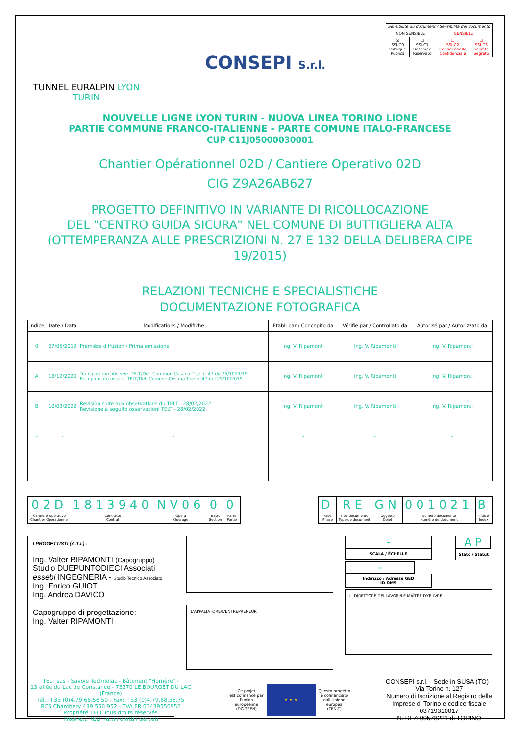TUNNEL EURALPIN LYON TURIN
CONSEPI S.r.l.
| Sensibilité du document / Sensibilità del documento | | | |
| NON SENSIBLE | | SENSIBLE | |
| ☒ SSI-C0 Publique Publica | ☐ SSI-C1 Reservée Riservato | ☐ SSI-C2 Confidentielle Confidenziale | ☐ SSI-C3 Secrète Segreto |
NOUVELLE LIGNE LYON TURIN - NUOVA LINEA TORINO LIONE
PARTIE COMMUNE FRANCO-ITALIENNE - PARTE COMUNE ITALO-FRANCESE
CUP C11J05000030001
Chantier Opérationnel 02D / Cantiere Operativo 02D
CIG Z9A26AB627
PROGETTO DEFINITIVO IN VARIANTE DI RICOLLOCAZIONE
DEL "CENTRO GUIDA SICURA" NEL COMUNE DI BUTTIGLIERA ALTA
(OTTEMPERANZA ALLE PRESCRIZIONI N. 27 E 132 DELLA DELIBERA CIPE 19/2015)
RELAZIONI TECNICHE E SPECIALISTICHE
DOCUMENTAZIONE FOTOGRAFICA
| Indice | Date / Data | Modifications / Modifiche | Etabli par / Concepito da | Vérifié par / Controllato da | Autorisé par / Autorizzato da |
| --- | --- | --- | --- | --- | --- |
| 0 | 27/05/2019 | Première diffusion / Prima emissione | Ing. V. Ripamonti | Ing. V. Ripamonti | Ing. V. Ripamonti |
| A | 18/12/2020 | Transposition observe. TELT/Del. Commun Cesana T.se n° 47 du 25/10/2019 Recepimento osserv. TELT/Del. Comune Cesana T.se n. 47 del 25/10/2019 | Ing. V. Ripamonti | Ing. V. Ripamonti | Ing. V. Ripamonti |
| B | 10/03/2022 | Révision suite aux observations du TELT - 28/02/2022 Revisione a seguito osservazioni TELT - 28/02/2022 | Ing. V. Ripamonti | Ing. V. Ripamonti | Ing. V. Ripamonti |
| - | - | - | - | - | - |
| - | - | - | - | - | - |
| 02D | 1813940 | NV06 | 0 | 0 |
| Cantiere Operativo Chantier Opérationnel | Contratto Contrat | Opera Ouvrage | Tratto Section | Parte Partie |
| D | RE | GN | 001021 | B |
| Fase Phase | Tipo documento Type de document | Oggetto Objet | Numero documento Numéro de document | Indice Index |
I PROGETTISTI (A.T.I.) :
Ing. Valter RIPAMONTI (Capogruppo)
Studio DUEPUNTODIECI Associati
essebi INGEGNERIA - Studio Tecnico Associato
Ing. Enrico GUIOT
Ing. Andrea DAVICO
Capogruppo di progettazione:
Ing. Valter RIPAMONTI
L'APPALTATORE/L'ENTREPRENEUR
-
SCALA / ÉCHELLE
-
Indirizzo / Adresse GED
ID DMS
A P
Stato / Statut
IL DIRETTORE DEI LAVORI/LE MAÎTRE D'ŒUVRE
TELT sas - Savoie Technolac - Bâtiment "Homère" -
13 allée du Lac de Constance - 73370 LE BOURGET DU LAC (France)
Tél.: +33 (0)4.79.68.56.50 - Fax: +33 (0)4.79.68.56.75
RCS Chambéry 439 556 952 - TVA FR 03439556952
Propriété TELT Tous droits réservés
Proprietà TELT Tutti i diritti riservati
Ce projet
est cofinancé par
l'union
européenne
(DG-TREN)
★ ★ ★
Questo progetto
è cofinanziato
dall'Unione
europea
(TEN-T)
CONSEPI s.r.l. - Sede in SUSA (TO) -
Via Torino n. 127
Numero di Iscrizione al Registro delle
Imprese di Torino e codice fiscale
03719310017
N. REA 00578221 di TORINO